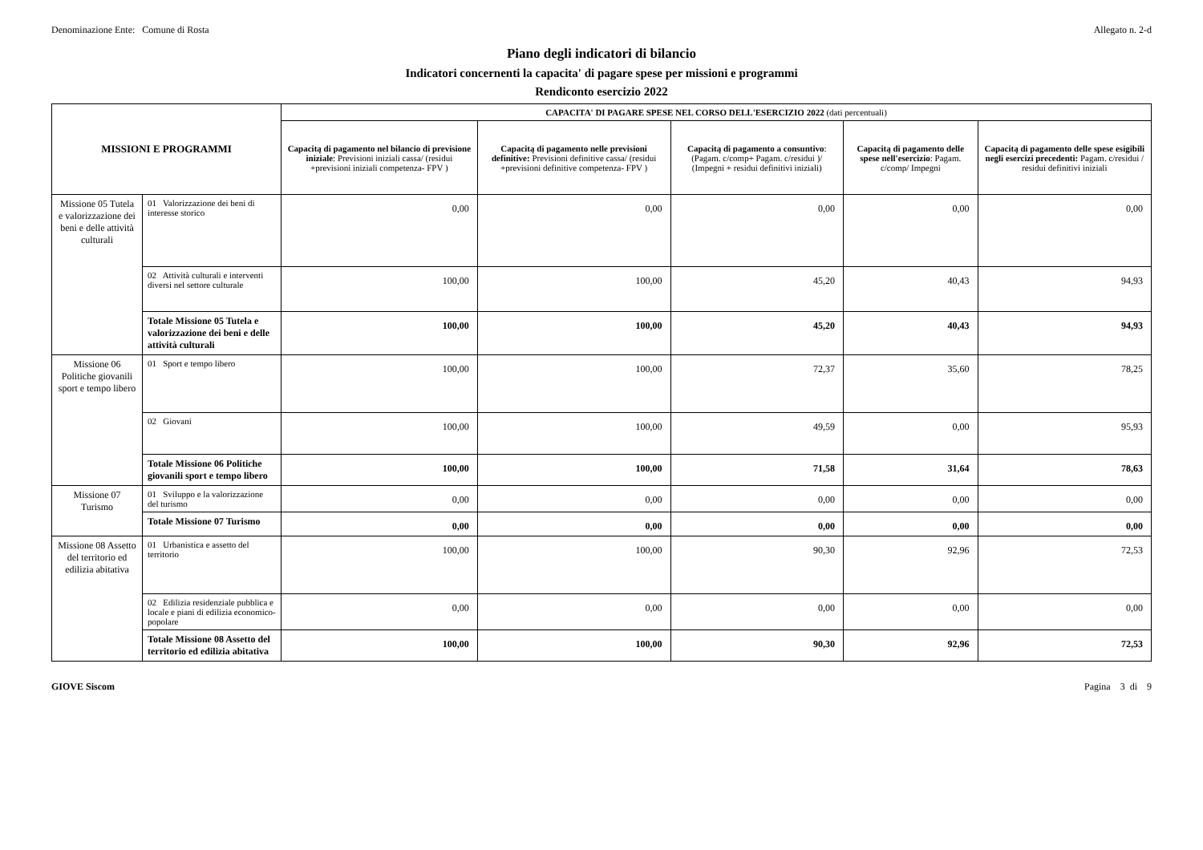Denominazione Ente: Comune di Rosta Allegato n. 2-d
Piano degli indicatori di bilancio
Indicatori concernenti la capacita' di pagare spese per missioni e programmi
Rendiconto esercizio 2022
| MISSIONI E PROGRAMMI | | CAPACITA' DI PAGARE SPESE NEL CORSO DELL'ESERCIZIO 2022 (dati percentuali) | | | | |
| --- | --- | --- | --- | --- | --- | --- |
| | | Capacitą di pagamento nel bilancio di previsione iniziale : Previsioni iniziali cassa/ (residui +previsioni iniziali competenza- FPV ) | Capacitą di pagamento nelle previsioni definitive: Previsioni definitive cassa/ (residui +previsioni definitive competenza- FPV ) | Capacitą di pagamento a consuntivo : (Pagam. c/comp+ Pagam. c/residui )/ (Impegni + residui definitivi iniziali) | Capacitą di pagamento delle spese nell'esercizio : Pagam. c/comp/ Impegni | Capacitą di pagamento delle spese esigibili negli esercizi precedenti: Pagam. c/residui / residui definitivi iniziali |
| Missione 05 Tutela e valorizzazione dei beni e delle attività culturali | 01 Valorizzazione dei beni di interesse storico | 0,00 | 0,00 | 0,00 | 0,00 | 0,00 |
| | 02 Attività culturali e interventi diversi nel settore culturale | 100,00 | 100,00 | 45,20 | 40,43 | 94,93 |
| | Totale Missione 05 Tutela e valorizzazione dei beni e delle attività culturali | 100,00 | 100,00 | 45,20 | 40,43 | 94,93 |
| Missione 06 Politiche giovanili sport e tempo libero | 01 Sport e tempo libero | 100,00 | 100,00 | 72,37 | 35,60 | 78,25 |
| | 02 Giovani | 100,00 | 100,00 | 49,59 | 0,00 | 95,93 |
| | Totale Missione 06 Politiche giovanili sport e tempo libero | 100,00 | 100,00 | 71,58 | 31,64 | 78,63 |
| Missione 07 Turismo | 01 Sviluppo e la valorizzazione del turismo | 0,00 | 0,00 | 0,00 | 0,00 | 0,00 |
| | Totale Missione 07 Turismo | 0,00 | 0,00 | 0,00 | 0,00 | 0,00 |
| Missione 08 Assetto del territorio ed edilizia abitativa | 01 Urbanistica e assetto del territorio | 100,00 | 100,00 | 90,30 | 92,96 | 72,53 |
| | 02 Edilizia residenziale pubblica e locale e piani di edilizia economico-popolare | 0,00 | 0,00 | 0,00 | 0,00 | 0,00 |
| | Totale Missione 08 Assetto del territorio ed edilizia abitativa | 100,00 | 100,00 | 90,30 | 92,96 | 72,53 |
GIOVE Siscom Pagina 3 di 9